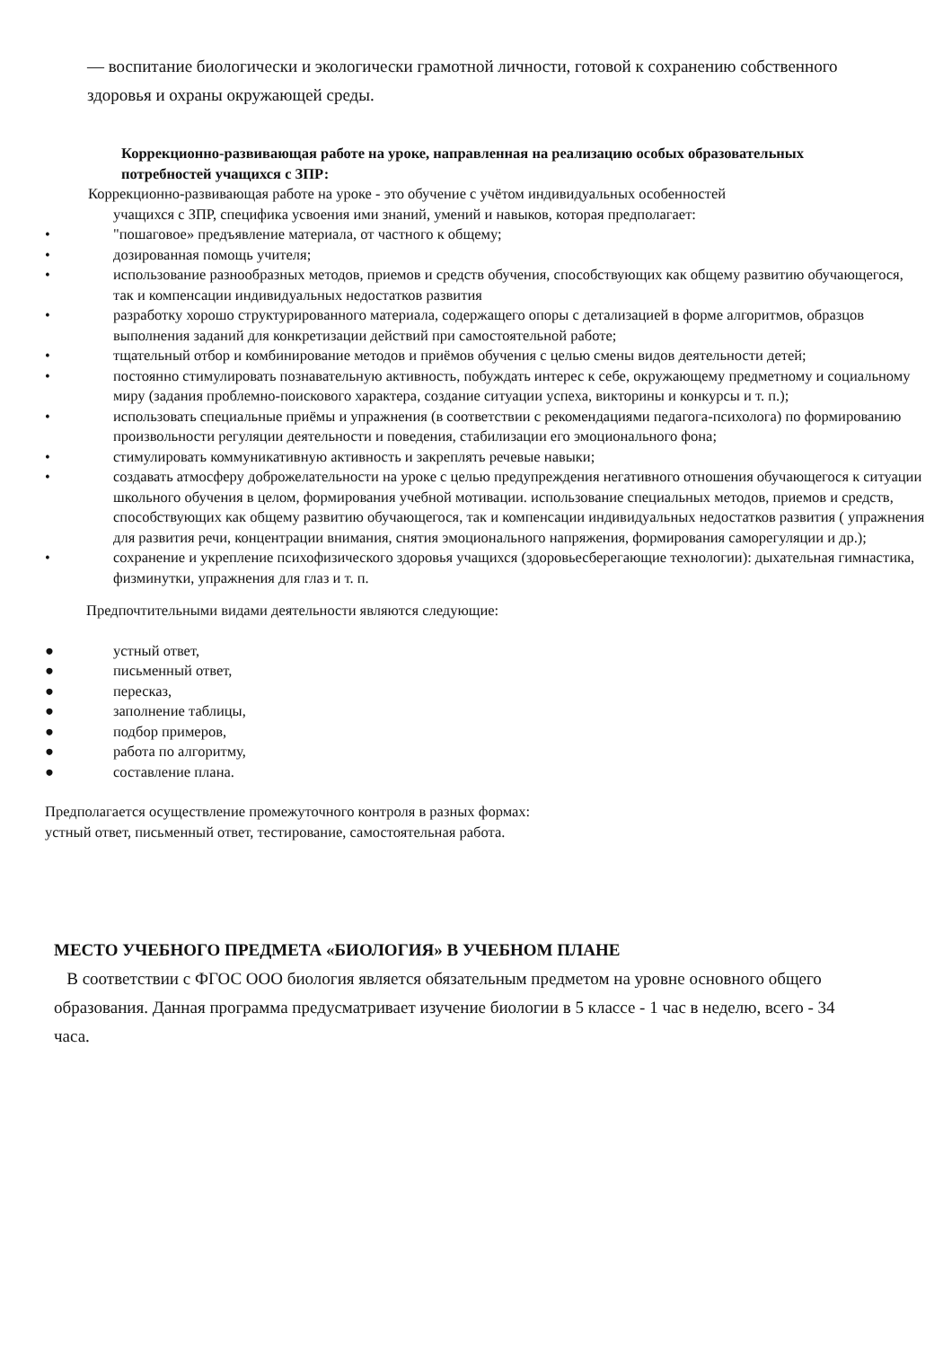— воспитание биологически и экологически грамотной личности, готовой к сохранению собственного здоровья и охраны окружающей среды.
Коррекционно-развивающая работе на уроке, направленная на реализацию особых образовательных потребностей учащихся с ЗПР:
Коррекционно-развивающая работе на уроке - это обучение с учётом индивидуальных особенностей
учащихся с ЗПР, специфика усвоения ими знаний, умений и навыков, которая предполагает:
• "пошаговое» предъявление материала, от частного к общему;
• дозированная помощь учителя;
• использование разнообразных методов, приемов и средств обучения, способствующих как общему развитию обучающегося, так и компенсации индивидуальных недостатков развития
• разработку хорошо структурированного материала, содержащего опоры с детализацией в форме алгоритмов, образцов выполнения заданий для конкретизации действий при самостоятельной работе;
• тщательный отбор и комбинирование методов и приёмов обучения с целью смены видов деятельности детей;
• постоянно стимулировать познавательную активность, побуждать интерес к себе, окружающему предметному и социальному миру (задания проблемно-поискового характера, создание ситуации успеха, викторины и конкурсы и т. п.);
• использовать специальные приёмы и упражнения (в соответствии с рекомендациями педагога-психолога) по формированию произвольности регуляции деятельности и поведения, стабилизации его эмоционального фона;
• стимулировать коммуникативную активность и закреплять речевые навыки;
• создавать атмосферу доброжелательности на уроке с целью предупреждения негативного отношения обучающегося к ситуации школьного обучения в целом, формирования учебной мотивации. использование специальных методов, приемов и средств, способствующих как общему развитию обучающегося, так и компенсации индивидуальных недостатков развития ( упражнения для развития речи, концентрации внимания, снятия эмоционального напряжения, формирования саморегуляции и др.);
• сохранение и укрепление психофизического здоровья учащихся (здоровьесберегающие технологии): дыхательная гимнастика, физминутки, упражнения для глаз и т. п.
Предпочтительными видами деятельности являются следующие:
● устный ответ,
● письменный ответ,
● пересказ,
● заполнение таблицы,
● подбор примеров,
● работа по алгоритму,
● составление плана.
Предполагается осуществление промежуточного контроля в разных формах:
устный ответ, письменный ответ, тестирование, самостоятельная работа.
МЕСТО УЧЕБНОГО ПРЕДМЕТА «БИОЛОГИЯ» В УЧЕБНОМ ПЛАНЕ
В соответствии с ФГОС ООО биология является обязательным предметом на уровне основного общего образования. Данная программа предусматривает изучение биологии в 5 классе - 1 час в неделю, всего - 34 часа.